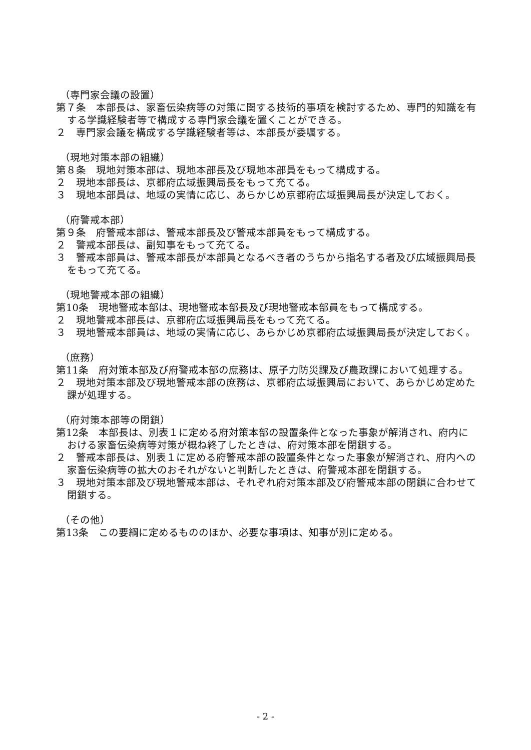（専門家会議の設置）
第７条　本部長は、家畜伝染病等の対策に関する技術的事項を検討するため、専門的知識を有する学識経験者等で構成する専門家会議を置くことができる。
２　専門家会議を構成する学識経験者等は、本部長が委嘱する。
（現地対策本部の組織）
第８条　現地対策本部は、現地本部長及び現地本部員をもって構成する。
２　現地本部長は、京都府広域振興局長をもって充てる。
３　現地本部員は、地域の実情に応じ、あらかじめ京都府広域振興局長が決定しておく。
（府警戒本部）
第９条　府警戒本部は、警戒本部長及び警戒本部員をもって構成する。
２　警戒本部長は、副知事をもって充てる。
３　警戒本部員は、警戒本部長が本部員となるべき者のうちから指名する者及び広域振興局長をもって充てる。
（現地警戒本部の組織）
第10条　現地警戒本部は、現地警戒本部長及び現地警戒本部員をもって構成する。
２　現地警戒本部長は、京都府広域振興局長をもって充てる。
３　現地警戒本部員は、地域の実情に応じ、あらかじめ京都府広域振興局長が決定しておく。
（庶務）
第11条　府対策本部及び府警戒本部の庶務は、原子力防災課及び農政課において処理する。
２　現地対策本部及び現地警戒本部の庶務は、京都府広域振興局において、あらかじめ定めた課が処理する。
（府対策本部等の閉鎖）
第12条　本部長は、別表１に定める府対策本部の設置条件となった事象が解消され、府内における家畜伝染病等対策が概ね終了したときは、府対策本部を閉鎖する。
２　警戒本部長は、別表１に定める府警戒本部の設置条件となった事象が解消され、府内への家畜伝染病等の拡大のおそれがないと判断したときは、府警戒本部を閉鎖する。
３　現地対策本部及び現地警戒本部は、それぞれ府対策本部及び府警戒本部の閉鎖に合わせて閉鎖する。
（その他）
第13条　この要綱に定めるもののほか、必要な事項は、知事が別に定める。
- 2 -